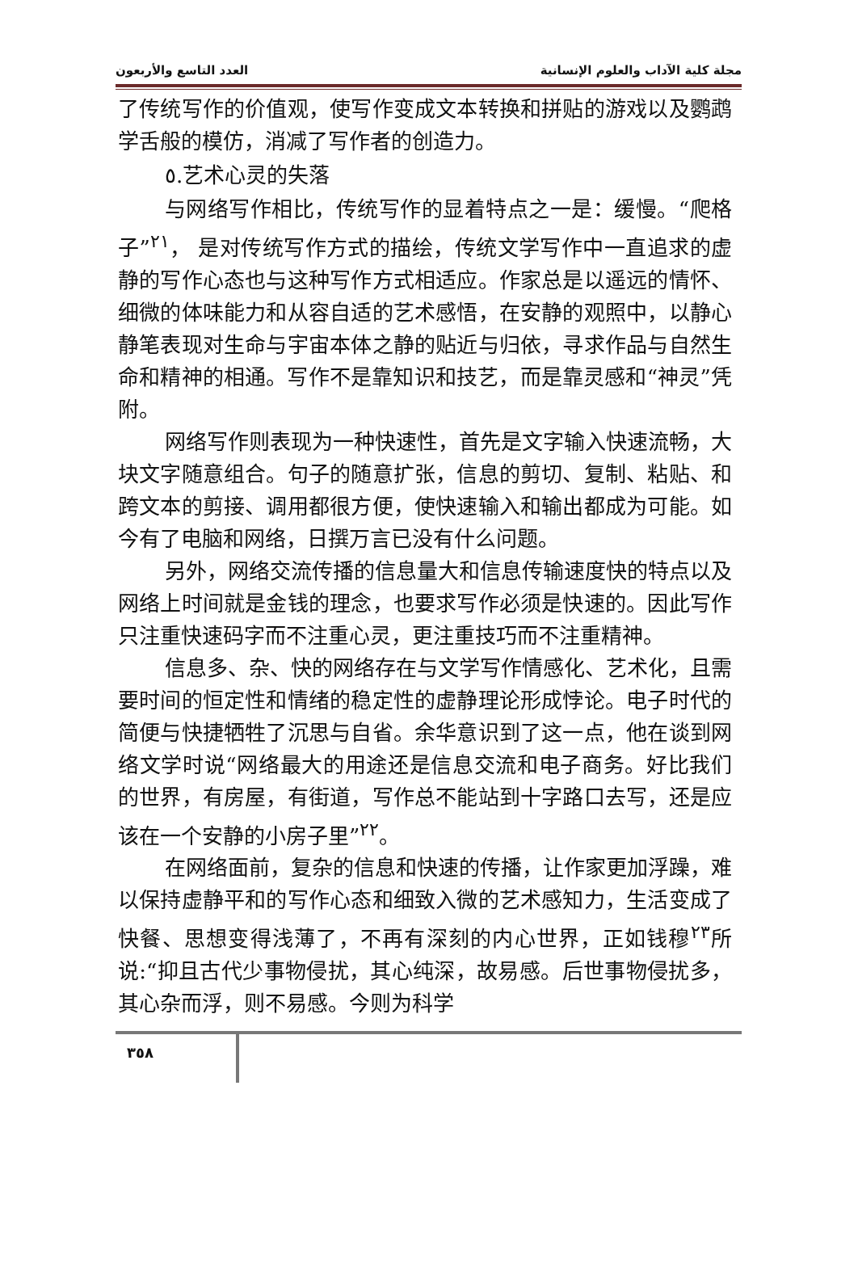العدد التاسع والأربعون مجلة كلية الآداب والعلوم الإنسانية
了传统写作的价值观，使写作变成文本转换和拼贴的游戏以及鹦鹉学舌般的模仿，消减了写作者的创造力。
٥.艺术心灵的失落
与网络写作相比，传统写作的显着特点之一是：缓慢。“爬格子”<sup>٢١</sup>， 是对传统写作方式的描绘，传统文学写作中一直追求的虚静的写作心态也与这种写作方式相适应。作家总是以遥远的情怀、细微的体味能力和从容自适的艺术感悟，在安静的观照中，以静心静笔表现对生命与宇宙本体之静的贴近与归依，寻求作品与自然生命和精神的相通。写作不是靠知识和技艺，而是靠灵感和“神灵”凭附。
网络写作则表现为一种快速性，首先是文字输入快速流畅，大块文字随意组合。句子的随意扩张，信息的剪切、复制、粘贴、和跨文本的剪接、调用都很方便，使快速输入和输出都成为可能。如今有了电脑和网络，日撰万言已没有什么问题。
另外，网络交流传播的信息量大和信息传输速度快的特点以及网络上时间就是金钱的理念，也要求写作必须是快速的。因此写作只注重快速码字而不注重心灵，更注重技巧而不注重精神。
信息多、杂、快的网络存在与文学写作情感化、艺术化，且需要时间的恒定性和情绪的稳定性的虚静理论形成悖论。电子时代的简便与快捷牺牲了沉思与自省。余华意识到了这一点，他在谈到网络文学时说“网络最大的用途还是信息交流和电子商务。好比我们的世界，有房屋，有街道，写作总不能站到十字路口去写，还是应该在一个安静的小房子里”<sup>٢٢</sup>。
在网络面前，复杂的信息和快速的传播，让作家更加浮躁，难以保持虚静平和的写作心态和细致入微的艺术感知力，生活变成了快餐、思想变得浅薄了，不再有深刻的内心世界，正如钱穆<sup>٢٣</sup>所说:“抑且古代少事物侵扰，其心纯深，故易感。后世事物侵扰多，其心杂而浮，则不易感。今则为科学
٣٥٨